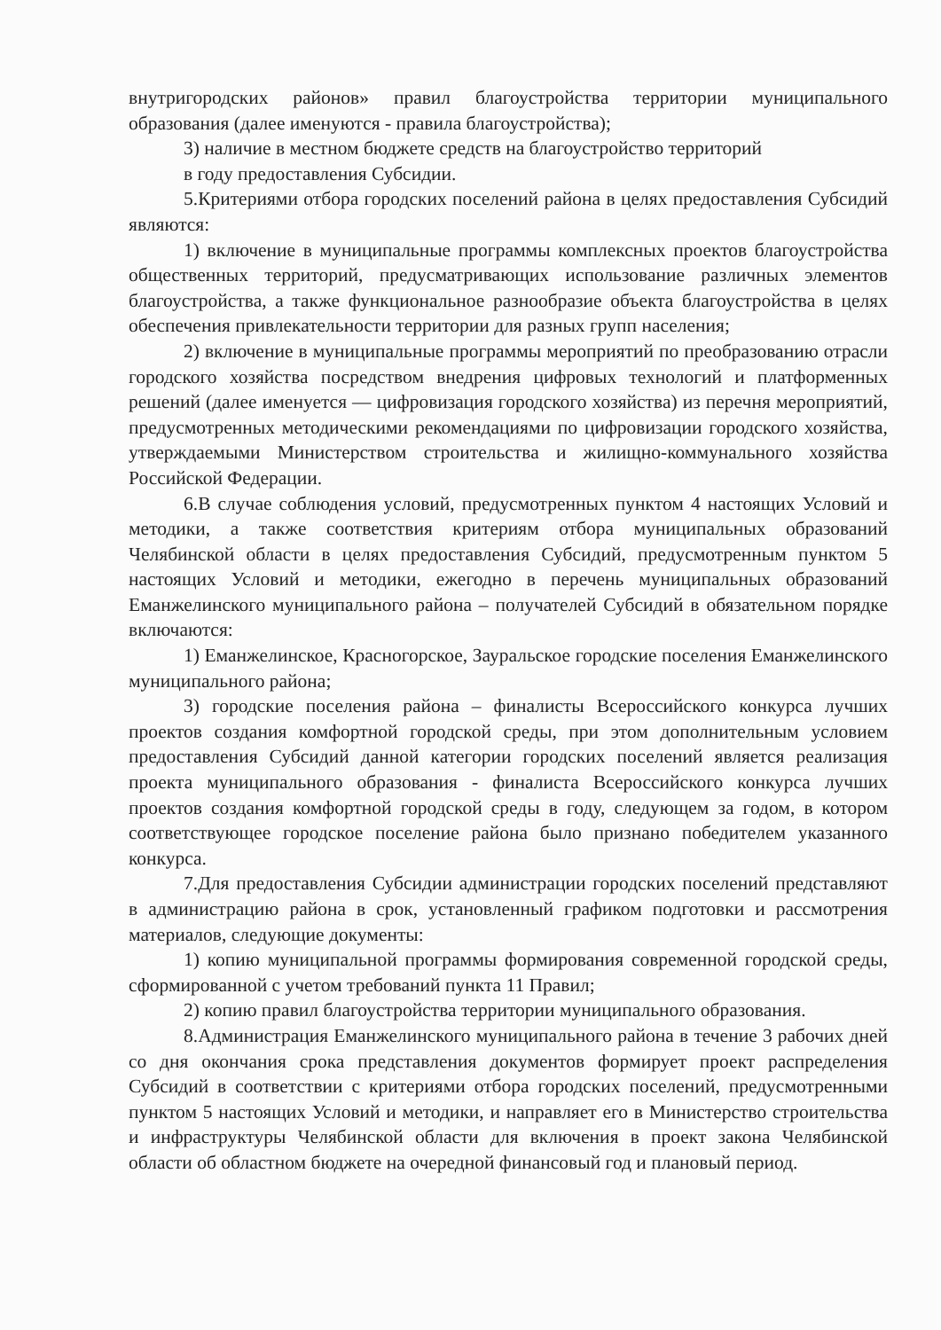внутригородских районов» правил благоустройства территории муниципального образования (далее именуются - правила благоустройства);
3) наличие в местном бюджете средств на благоустройство территорий
в году предоставления Субсидии.
5.Критериями отбора городских поселений района в целях предоставления Субсидий являются:
1) включение в муниципальные программы комплексных проектов благоустройства общественных территорий, предусматривающих использование различных элементов благоустройства, а также функциональное разнообразие объекта благоустройства в целях обеспечения привлекательности территории для разных групп населения;
2) включение в муниципальные программы мероприятий по преобразованию отрасли городского хозяйства посредством внедрения цифровых технологий и платформенных решений (далее именуется — цифровизация городского хозяйства) из перечня мероприятий, предусмотренных методическими рекомендациями по цифровизации городского хозяйства, утверждаемыми Министерством строительства и жилищно-коммунального хозяйства Российской Федерации.
6.В случае соблюдения условий, предусмотренных пунктом 4 настоящих Условий и методики, а также соответствия критериям отбора муниципальных образований Челябинской области в целях предоставления Субсидий, предусмотренным пунктом 5 настоящих Условий и методики, ежегодно в перечень муниципальных образований Еманжелинского муниципального района – получателей Субсидий в обязательном порядке включаются:
1) Еманжелинское, Красногорское, Зауральское городские поселения Еманжелинского муниципального района;
3) городские поселения района – финалисты Всероссийского конкурса лучших проектов создания комфортной городской среды, при этом дополнительным условием предоставления Субсидий данной категории городских поселений является реализация проекта муниципального образования - финалиста Всероссийского конкурса лучших проектов создания комфортной городской среды в году, следующем за годом, в котором соответствующее городское поселение района было признано победителем указанного конкурса.
7.Для предоставления Субсидии администрации городских поселений представляют в администрацию района в срок, установленный графиком подготовки и рассмотрения материалов, следующие документы:
1) копию муниципальной программы формирования современной городской среды, сформированной с учетом требований пункта 11 Правил;
2) копию правил благоустройства территории муниципального образования.
8.Администрация Еманжелинского муниципального района в течение 3 рабочих дней со дня окончания срока представления документов формирует проект распределения Субсидий в соответствии с критериями отбора городских поселений, предусмотренными пунктом 5 настоящих Условий и методики, и направляет его в Министерство строительства и инфраструктуры Челябинской области для включения в проект закона Челябинской области об областном бюджете на очередной финансовый год и плановый период.